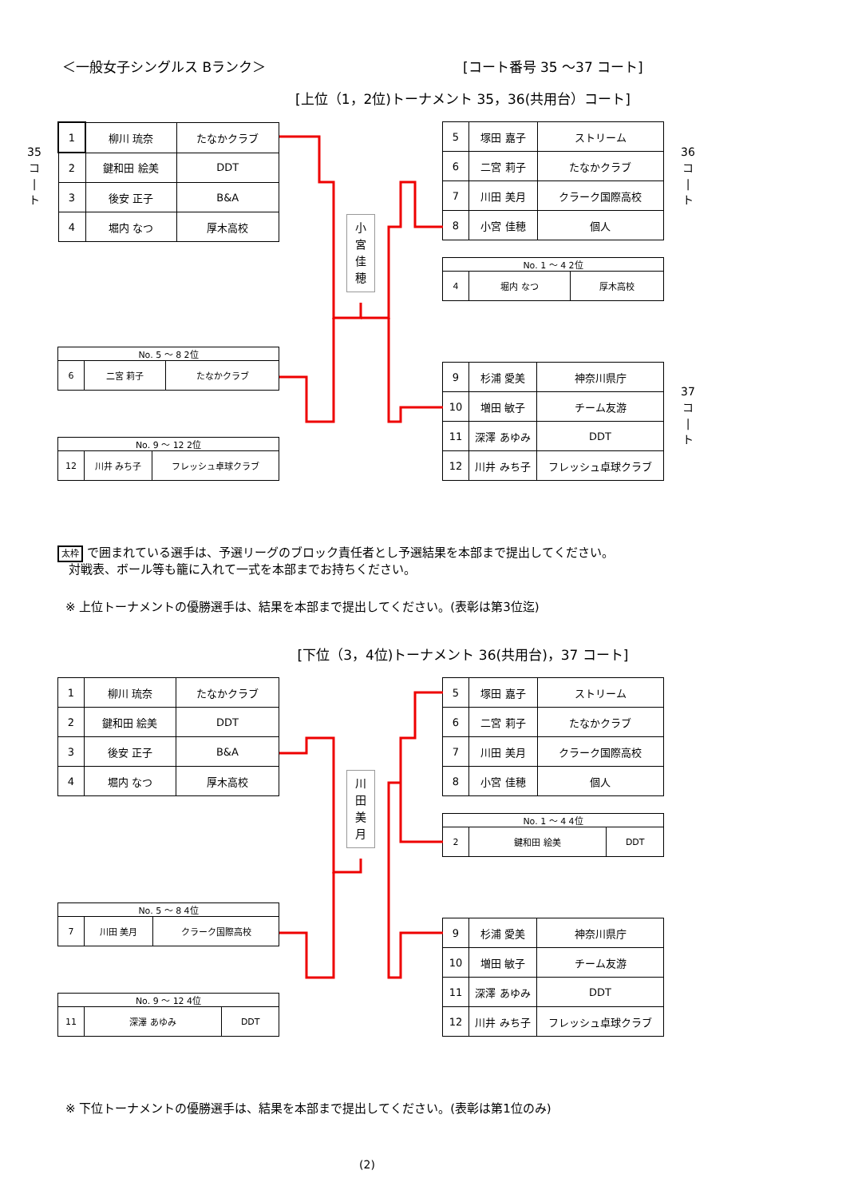＜一般女子シングルス Bランク＞ [コート番号 35 ～37 コート]
[上位（1，2位)トーナメント 35，36(共用台）コート]
35 コ | ト
36 コ | ト
37 コ | ト
| 1 | 柳川 琉奈 | たなかクラブ |
| 2 | 鍵和田 絵美 | DDT |
| 3 | 後安 正子 | B&A |
| 4 | 堀内 なつ | 厚木高校 |
| 5 | 塚田 嘉子 | ストリーム |
| 6 | 二宮 莉子 | たなかクラブ |
| 7 | 川田 美月 | クラーク国際高校 |
| 8 | 小宮 佳穂 | 個人 |
| No. 1 ～ 4 2位 | | |
| 4 | 堀内 なつ | 厚木高校 |
小
宮
佳
穂
| No. 5 ～ 8 2位 | | |
| 6 | 二宮 莉子 | たなかクラブ |
| No. 9 ～ 12 2位 | | |
| 12 | 川井 みち子 | フレッシュ卓球クラブ |
| 9 | 杉浦 愛美 | 神奈川県庁 |
| 10 | 増田 敏子 | チーム友游 |
| 11 | 深澤 あゆみ | DDT |
| 12 | 川井 みち子 | フレッシュ卓球クラブ |
太枠 で囲まれている選手は、予選リーグのブロック責任者とし予選結果を本部まで提出してください。
対戦表、ボール等も籠に入れて一式を本部までお持ちください。
※ 上位トーナメントの優勝選手は、結果を本部まで提出してください。(表彰は第3位迄)
[下位（3，4位)トーナメント 36(共用台)，37 コート]
| 1 | 柳川 琉奈 | たなかクラブ |
| 2 | 鍵和田 絵美 | DDT |
| 3 | 後安 正子 | B&A |
| 4 | 堀内 なつ | 厚木高校 |
| 5 | 塚田 嘉子 | ストリーム |
| 6 | 二宮 莉子 | たなかクラブ |
| 7 | 川田 美月 | クラーク国際高校 |
| 8 | 小宮 佳穂 | 個人 |
| No. 1 ～ 4 4位 | | |
| 2 | 鍵和田 絵美 | DDT |
川
田
美
月
| No. 5 ～ 8 4位 | | |
| 7 | 川田 美月 | クラーク国際高校 |
| No. 9 ～ 12 4位 | | |
| 11 | 深澤 あゆみ | DDT |
| 9 | 杉浦 愛美 | 神奈川県庁 |
| 10 | 増田 敏子 | チーム友游 |
| 11 | 深澤 あゆみ | DDT |
| 12 | 川井 みち子 | フレッシュ卓球クラブ |
※ 下位トーナメントの優勝選手は、結果を本部まで提出してください。(表彰は第1位のみ)
(2)